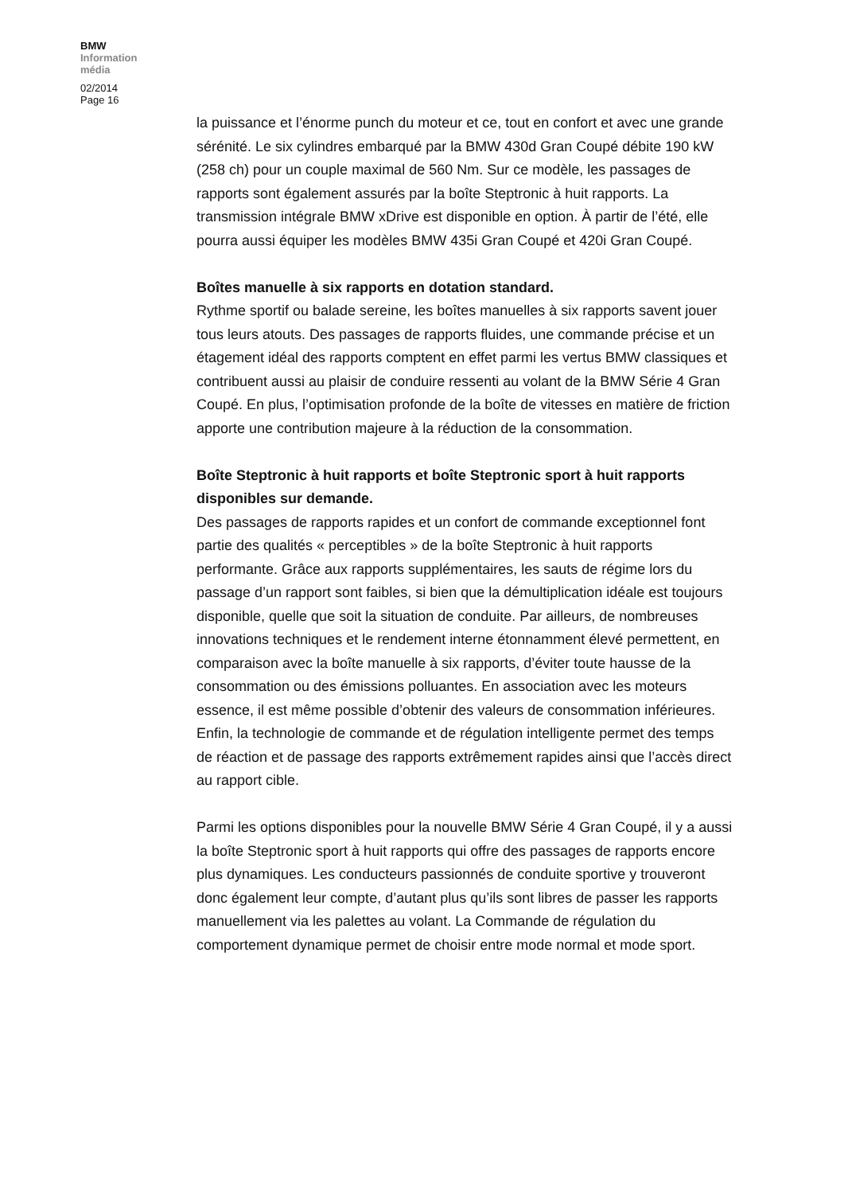BMW
Information
média
02/2014
Page 16
la puissance et l’énorme punch du moteur et ce, tout en confort et avec une grande sérénité. Le six cylindres embarqué par la BMW 430d Gran Coupé débite 190 kW (258 ch) pour un couple maximal de 560 Nm. Sur ce modèle, les passages de rapports sont également assurés par la boîte Steptronic à huit rapports. La transmission intégrale BMW xDrive est disponible en option. À partir de l’été, elle pourra aussi équiper les modèles BMW 435i Gran Coupé et 420i Gran Coupé.
Boîtes manuelle à six rapports en dotation standard.
Rythme sportif ou balade sereine, les boîtes manuelles à six rapports savent jouer tous leurs atouts. Des passages de rapports fluides, une commande précise et un étagement idéal des rapports comptent en effet parmi les vertus BMW classiques et contribuent aussi au plaisir de conduire ressenti au volant de la BMW Série 4 Gran Coupé. En plus, l’optimisation profonde de la boîte de vitesses en matière de friction apporte une contribution majeure à la réduction de la consommation.
Boîte Steptronic à huit rapports et boîte Steptronic sport à huit rapports disponibles sur demande.
Des passages de rapports rapides et un confort de commande exceptionnel font partie des qualités « perceptibles » de la boîte Steptronic à huit rapports performante. Grâce aux rapports supplémentaires, les sauts de régime lors du passage d’un rapport sont faibles, si bien que la démultiplication idéale est toujours disponible, quelle que soit la situation de conduite. Par ailleurs, de nombreuses innovations techniques et le rendement interne étonnamment élevé permettent, en comparaison avec la boîte manuelle à six rapports, d’éviter toute hausse de la consommation ou des émissions polluantes. En association avec les moteurs essence, il est même possible d’obtenir des valeurs de consommation inférieures. Enfin, la technologie de commande et de régulation intelligente permet des temps de réaction et de passage des rapports extrêmement rapides ainsi que l’accès direct au rapport cible.
Parmi les options disponibles pour la nouvelle BMW Série 4 Gran Coupé, il y a aussi la boîte Steptronic sport à huit rapports qui offre des passages de rapports encore plus dynamiques. Les conducteurs passionnés de conduite sportive y trouveront donc également leur compte, d’autant plus qu’ils sont libres de passer les rapports manuellement via les palettes au volant. La Commande de régulation du comportement dynamique permet de choisir entre mode normal et mode sport.